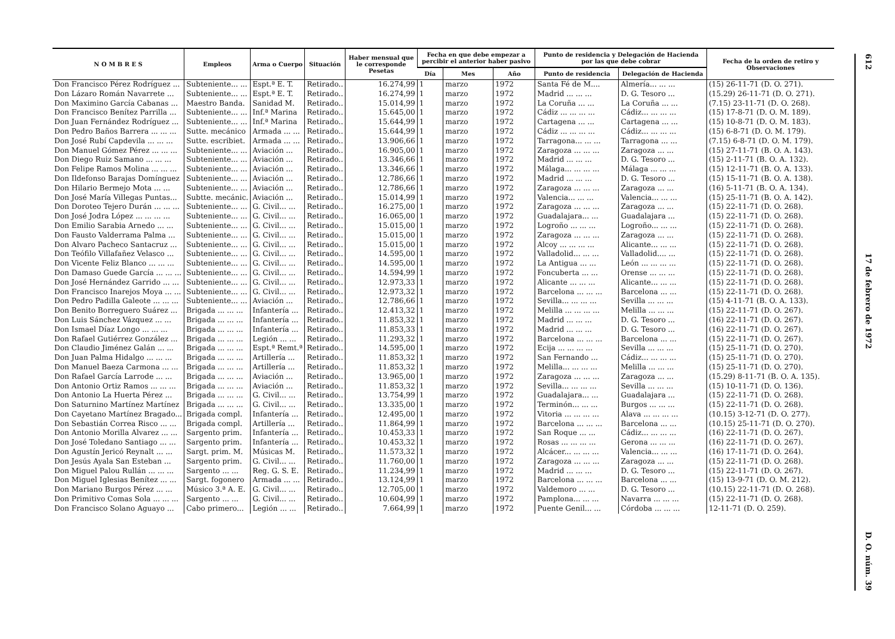| N O M B R E S | Empleos | Arma o Cuerpo | Situación | Haber mensual que le corresponde Pesetas | Fecha en que debe empezar a percibir el anterior haber pasivo | | | Punto de residencia y Delegación de Hacienda por las que debe cobrar | | Fecha de la orden de retiro y Observaciones |
| --- | --- | --- | --- | --- | --- | --- | --- | --- | --- | --- |
| | | | | | Día | Mes | Año | Punto de residencia | Delegación de Hacienda | |
| Don Francisco Pérez Rodríguez ... | Subteniente... ... | Espt.ª E. T. | Retirado.. | 16.274,99 | 1 | marzo | 1972 | Santa Fé de M.... | Almería... ... ... | (15) 26-11-71 (D. O. 271). |
| Don Lázaro Román Navarrete ... | Subteniente... ... | Espt.ª E. T. | Retirado.. | 16.274,99 | 1 | marzo | 1972 | Madrid ... ... ... | D. G. Tesoro ... | (15.29) 26-11-71 (D. O. 271). |
| Don Maximino García Cabanas ... | Maestro Banda. | Sanidad M. | Retirado.. | 15.014,99 | 1 | marzo | 1972 | La Coruña ... ... | La Coruña ... ... | (7.15) 23-11-71 (D. O. 268). |
| Don Francisco Benítez Parrilla ... | Subteniente... ... | Inf.ª Marina | Retirado.. | 15.645,00 | 1 | marzo | 1972 | Cádiz ... ... ... ... | Cádiz... ... ... ... | (15) 17-8-71 (D. O. M. 189). |
| Don Juan Fernández Rodríguez ... | Subteniente... ... | Inf.ª Marina | Retirado.. | 15.644,99 | 1 | marzo | 1972 | Cartagena ... ... | Cartagena ... ... | (15) 10-8-71 (D. O. M. 183). |
| Don Pedro Baños Barrera ... ... ... | Sutte. mecánico | Armada ... ... | Retirado.. | 15.644,99 | 1 | marzo | 1972 | Cádiz ... ... ... ... | Cádiz... ... ... ... | (15) 6-8-71 (D. O. M. 179). |
| Don José Rubí Capdevila ... ... ... | Sutte. escribiet. | Armada ... ... | Retirado.. | 13.906,66 | 1 | marzo | 1972 | Tarragona... ... ... | Tarragona ... ... | (7.15) 6-8-71 (D. O. M. 179). |
| Don Manuel Gómez Pérez ... ... ... | Subteniente... ... | Aviación ... | Retirado.. | 16.905,00 | 1 | marzo | 1972 | Zaragoza ... ... ... | Zaragoza ... ... | (15) 27-11-71 (B. O. A. 143). |
| Don Diego Ruiz Samano ... ... ... | Subteniente... ... | Aviación ... | Retirado.. | 13.346,66 | 1 | marzo | 1972 | Madrid ... ... ... | D. G. Tesoro ... | (15) 2-11-71 (B. O. A. 132). |
| Don Felipe Ramos Molina ... ... ... | Subteniente... ... | Aviación ... | Retirado.. | 13.346,66 | 1 | marzo | 1972 | Málaga... ... ... ... | Málaga ... ... ... | (15) 12-11-71 (B. O. A. 133). |
| Don Ildefonso Barajas Domínguez | Subteniente... ... | Aviación ... | Retirado.. | 12.786,66 | 1 | marzo | 1972 | Madrid ... ... ... | D. G. Tesoro ... | (15) 15-11-71 (B. O. A. 138). |
| Don Hilario Bermejo Mota ... ... | Subteniente... ... | Aviación ... | Retirado.. | 12.786,66 | 1 | marzo | 1972 | Zaragoza ... ... ... | Zaragoza ... ... | (16) 5-11-71 (B. O. A. 134). |
| Don José María Villegas Puntas... | Subtte. mecánic. | Aviación ... | Retirado.. | 15.014,99 | 1 | marzo | 1972 | Valencia... ... ... | Valencia... ... ... | (15) 25-11-71 (B. O. A. 142). |
| Don Doroteo Tejero Durán ... ... ... | Subteniente... ... | G. Civil... ... | Retirado.. | 16.275,00 | 1 | marzo | 1972 | Zaragoza ... ... ... | Zaragoza ... ... | (15) 22-11-71 (D. O. 268). |
| Don José Jodra López ... ... ... ... | Subteniente... ... | G. Civil... ... | Retirado.. | 16.065,00 | 1 | marzo | 1972 | Guadalajara... ... | Guadalajara ... | (15) 22-11-71 (D. O. 268). |
| Don Emilio Sarabia Arnedo ... ... | Subteniente... ... | G. Civil... ... | Retirado.. | 15.015,00 | 1 | marzo | 1972 | Logroño ... ... ... | Logroño... ... ... | (15) 22-11-71 (D. O. 268). |
| Don Fausto Valderrama Palma ... | Subteniente... ... | G. Civil... ... | Retirado.. | 15.015,00 | 1 | marzo | 1972 | Zaragoza ... ... ... | Zaragoza ... ... | (15) 22-11-71 (D. O. 268). |
| Don Alvaro Pacheco Santacruz ... | Subteniente... ... | G. Civil... ... | Retirado.. | 15.015,00 | 1 | marzo | 1972 | Alcoy ... ... ... ... | Alicante... ... ... | (15) 22-11-71 (D. O. 268). |
| Don Teófilo Villafañez Velasco ... | Subteniente... ... | G. Civil... ... | Retirado.. | 14.595,00 | 1 | marzo | 1972 | Valladolid... ... ... | Valladolid.... ... | (15) 22-11-71 (D. O. 268). |
| Don Vicente Feliz Blanco ... ... ... | Subteniente... ... | G. Civil... ... | Retirado.. | 14.595,00 | 1 | marzo | 1972 | La Antigua ... ... | León ... ... ... ... | (15) 22-11-71 (D. O. 268). |
| Don Damaso Guede García ... ... ... | Subteniente... ... | G. Civil... ... | Retirado.. | 14.594,99 | 1 | marzo | 1972 | Foncuberta ... ... | Orense ... ... ... | (15) 22-11-71 (D. O. 268). |
| Don José Hernández Garrido ... ... | Subteniente... ... | G. Civil... ... | Retirado.. | 12.973,33 | 1 | marzo | 1972 | Alicante ... ... ... | Alicante... ... ... | (15) 22-11-71 (D. O. 268). |
| Don Francisco Inarejos Moya ... ... | Subteniente... ... | G. Civil... ... | Retirado.. | 12.973,32 | 1 | marzo | 1972 | Barcelona ... ... ... | Barcelona ... ... | (15) 22-11-71 (D. O. 268). |
| Don Pedro Padilla Galeote ... ... ... | Subteniente... ... | Aviación ... | Retirado.. | 12.786,66 | 1 | marzo | 1972 | Sevilla... ... ... ... | Sevilla ... ... ... | (15) 4-11-71 (B. O. A. 133). |
| Don Benito Borreguero Suárez ... | Brigada ... ... ... | Infantería ... | Retirado.. | 12.413,32 | 1 | marzo | 1972 | Melilla ... ... ... ... | Melilla ... ... ... | (15) 22-11-71 (D. O. 267). |
| Don Luis Sánchez Vázquez ... ... | Brigada ... ... ... | Infantería ... | Retirado.. | 11.853,32 | 1 | marzo | 1972 | Madrid ... ... ... | D. G. Tesoro ... | (16) 22-11-71 (D. O. 267). |
| Don Ismael Díaz Longo ... ... ... | Brigada ... ... ... | Infantería ... | Retirado.. | 11.853,33 | 1 | marzo | 1972 | Madrid ... ... ... | D. G. Tesoro ... | (16) 22-11-71 (D. O. 267). |
| Don Rafael Gutiérrez González ... | Brigada ... ... ... | Legión ... ... | Retirado.. | 11.293,32 | 1 | marzo | 1972 | Barcelona ... ... ... | Barcelona ... ... | (15) 22-11-71 (D. O. 267). |
| Don Claudio Jiménez Galán ... ... | Brigada ... ... ... | Espt.ª Remt.ª | Retirado.. | 14.595,00 | 1 | marzo | 1972 | Ecija ... ... ... ... | Sevilla ... ... ... | (15) 25-11-71 (D. O. 270). |
| Don Juan Palma Hidalgo ... ... ... | Brigada ... ... ... | Artillería ... | Retirado.. | 11.853,32 | 1 | marzo | 1972 | San Fernando ... | Cádiz... ... ... ... | (15) 25-11-71 (D. O. 270). |
| Don Manuel Baeza Carmona ... ... | Brigada ... ... ... | Artillería ... | Retirado.. | 11.853,32 | 1 | marzo | 1972 | Melilla... ... ... ... | Melilla ... ... ... | (15) 25-11-71 (D. O. 270). |
| Don Rafael García Larrode ... ... | Brigada ... ... ... | Aviación ... | Retirado.. | 13.965,00 | 1 | marzo | 1972 | Zaragoza ... ... ... | Zaragoza ... ... | (15.29) 8-11-71 (B. O. A. 135). |
| Don Antonio Ortiz Ramos ... ... ... | Brigada ... ... ... | Aviación ... | Retirado.. | 11.853,32 | 1 | marzo | 1972 | Sevilla... ... ... ... | Sevilla ... ... ... | (15) 10-11-71 (D. O. 136). |
| Don Antonio La Huerta Pérez ... | Brigada ... ... ... | G. Civil... ... | Retirado.. | 13.754,99 | 1 | marzo | 1972 | Guadalajara... ... | Guadalajara ... | (15) 22-11-71 (D. O. 268). |
| Don Saturnino Martínez Martínez | Brigada ... ... ... | G. Civil... ... | Retirado.. | 13.335,00 | 1 | marzo | 1972 | Terminón... ... ... | Burgos ... ... ... | (15) 22-11-71 (D. O. 268). |
| Don Cayetano Martínez Bragado... | Brigada compl. | Infantería ... | Retirado.. | 12.495,00 | 1 | marzo | 1972 | Vitoria ... ... ... ... | Alava ... ... ... ... | (10.15) 3-12-71 (D. O. 277). |
| Don Sebastián Correa Risco ... ... | Brigada compl. | Artillería ... | Retirado.. | 11.864,99 | 1 | marzo | 1972 | Barcelona ... ... ... | Barcelona ... ... | (10.15) 25-11-71 (D. O. 270). |
| Don Antonio Morilla Alvarez ... ... | Sargento prim. | Infantería ... | Retirado.. | 10.453,33 | 1 | marzo | 1972 | San Roque ... ... | Cádiz... ... ... ... | (16) 22-11-71 (D. O. 267). |
| Don José Toledano Santiago ... ... | Sargento prim. | Infantería ... | Retirado.. | 10.453,32 | 1 | marzo | 1972 | Rosas ... ... ... ... | Gerona ... ... ... | (16) 22-11-71 (D. O. 267). |
| Don Agustín Jericó Reynalt ... ... | Sargt. prim. M. | Músicas M. | Retirado.. | 11.573,32 | 1 | marzo | 1972 | Alcácer... ... ... ... | Valencia... ... ... | (16) 17-11-71 (D. O. 264). |
| Don Jesús Ayala San Esteban ... | Sargento prim. | G. Civil... ... | Retirado.. | 11.760,00 | 1 | marzo | 1972 | Zaragoza ... ... ... | Zaragoza ... ... | (15) 22-11-71 (D. O. 268). |
| Don Miguel Palou Rullán ... ... ... | Sargento ... ... | Reg. G. S. E. | Retirado.. | 11.234,99 | 1 | marzo | 1972 | Madrid ... ... ... | D. G. Tesoro ... | (15) 22-11-71 (D. O. 267). |
| Don Miguel Iglesias Benítez ... ... | Sargt. fogonero | Armada ... ... | Retirado.. | 13.124,99 | 1 | marzo | 1972 | Barcelona ... ... ... | Barcelona ... ... | (15) 13-9-71 (D. O. M. 212). |
| Don Mariano Burgos Pérez ... ... | Músico 3.ª A. E. | G. Civil... ... | Retirado.. | 12.705,00 | 1 | marzo | 1972 | Valdemoro ... ... | D. G. Tesoro ... | (10.15) 22-11-71 (D. O. 268). |
| Don Primitivo Comas Sola ... ... ... | Sargento ... ... | G. Civil... ... | Retirado.. | 10.604,99 | 1 | marzo | 1972 | Pamplona... ... ... | Navarra ... ... ... | (15) 22-11-71 (D. O. 268). |
| Don Francisco Solano Aguayo ... | Cabo primero... | Legión ... ... | Retirado.. | 7.664,99 | 1 | marzo | 1972 | Puente Genil... ... | Córdoba ... ... ... | 12-11-71 (D. O. 259). |
612
17 de febrero de 1972
D. O. núm. 39